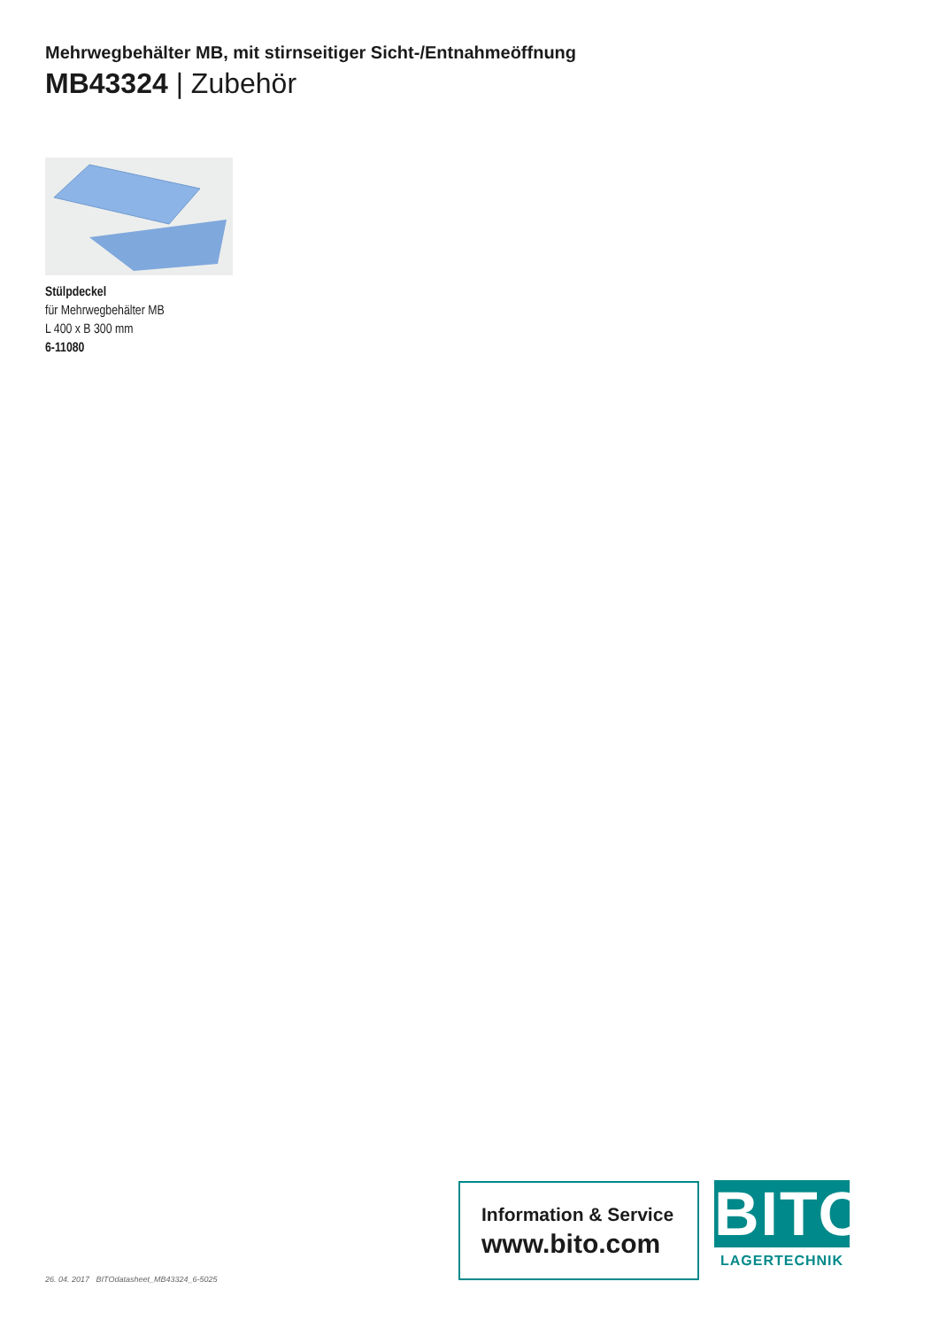Mehrwegbehälter MB, mit stirnseitiger Sicht-/Entnahmeöffnung
MB43324 | Zubehör
Stülpdeckel
für Mehrwegbehälter MB
L 400 x B 300 mm
6-11080
26. 04. 2017 BITOdatasheet_MB43324_6-5025
Information & Service
www.bito.com
BITO
LAGERTECHNIK